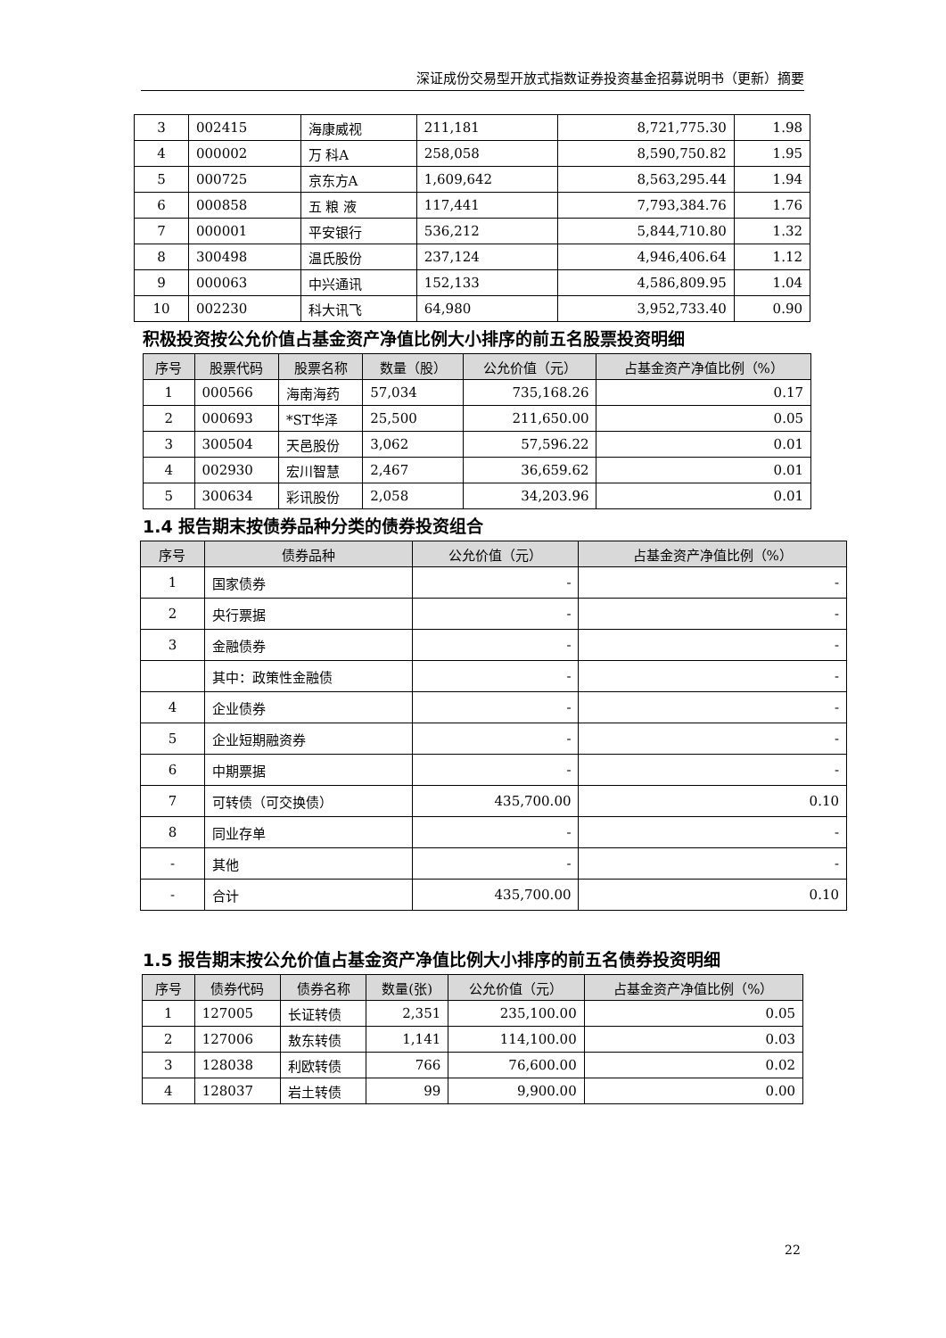深证成份交易型开放式指数证券投资基金招募说明书（更新）摘要
| 3 | 002415 | 海康威视 | 211,181 | 8,721,775.30 | 1.98 |
| 4 | 000002 | 万 科A | 258,058 | 8,590,750.82 | 1.95 |
| 5 | 000725 | 京东方A | 1,609,642 | 8,563,295.44 | 1.94 |
| 6 | 000858 | 五 粮 液 | 117,441 | 7,793,384.76 | 1.76 |
| 7 | 000001 | 平安银行 | 536,212 | 5,844,710.80 | 1.32 |
| 8 | 300498 | 温氏股份 | 237,124 | 4,946,406.64 | 1.12 |
| 9 | 000063 | 中兴通讯 | 152,133 | 4,586,809.95 | 1.04 |
| 10 | 002230 | 科大讯飞 | 64,980 | 3,952,733.40 | 0.90 |
积极投资按公允价值占基金资产净值比例大小排序的前五名股票投资明细
| 序号 | 股票代码 | 股票名称 | 数量（股） | 公允价值（元） | 占基金资产净值比例（%） |
| --- | --- | --- | --- | --- | --- |
| 1 | 000566 | 海南海药 | 57,034 | 735,168.26 | 0.17 |
| 2 | 000693 | *ST华泽 | 25,500 | 211,650.00 | 0.05 |
| 3 | 300504 | 天邑股份 | 3,062 | 57,596.22 | 0.01 |
| 4 | 002930 | 宏川智慧 | 2,467 | 36,659.62 | 0.01 |
| 5 | 300634 | 彩讯股份 | 2,058 | 34,203.96 | 0.01 |
1.4 报告期末按债券品种分类的债券投资组合
| 序号 | 债券品种 | 公允价值（元） | 占基金资产净值比例（%） |
| --- | --- | --- | --- |
| 1 | 国家债券 | - | - |
| 2 | 央行票据 | - | - |
| 3 | 金融债券 | - | - |
| | 其中：政策性金融债 | - | - |
| 4 | 企业债券 | - | - |
| 5 | 企业短期融资券 | - | - |
| 6 | 中期票据 | - | - |
| 7 | 可转债（可交换债） | 435,700.00 | 0.10 |
| 8 | 同业存单 | - | - |
| - | 其他 | - | - |
| - | 合计 | 435,700.00 | 0.10 |
1.5 报告期末按公允价值占基金资产净值比例大小排序的前五名债券投资明细
| 序号 | 债券代码 | 债券名称 | 数量(张) | 公允价值（元） | 占基金资产净值比例（%） |
| --- | --- | --- | --- | --- | --- |
| 1 | 127005 | 长证转债 | 2,351 | 235,100.00 | 0.05 |
| 2 | 127006 | 敖东转债 | 1,141 | 114,100.00 | 0.03 |
| 3 | 128038 | 利欧转债 | 766 | 76,600.00 | 0.02 |
| 4 | 128037 | 岩土转债 | 99 | 9,900.00 | 0.00 |
22